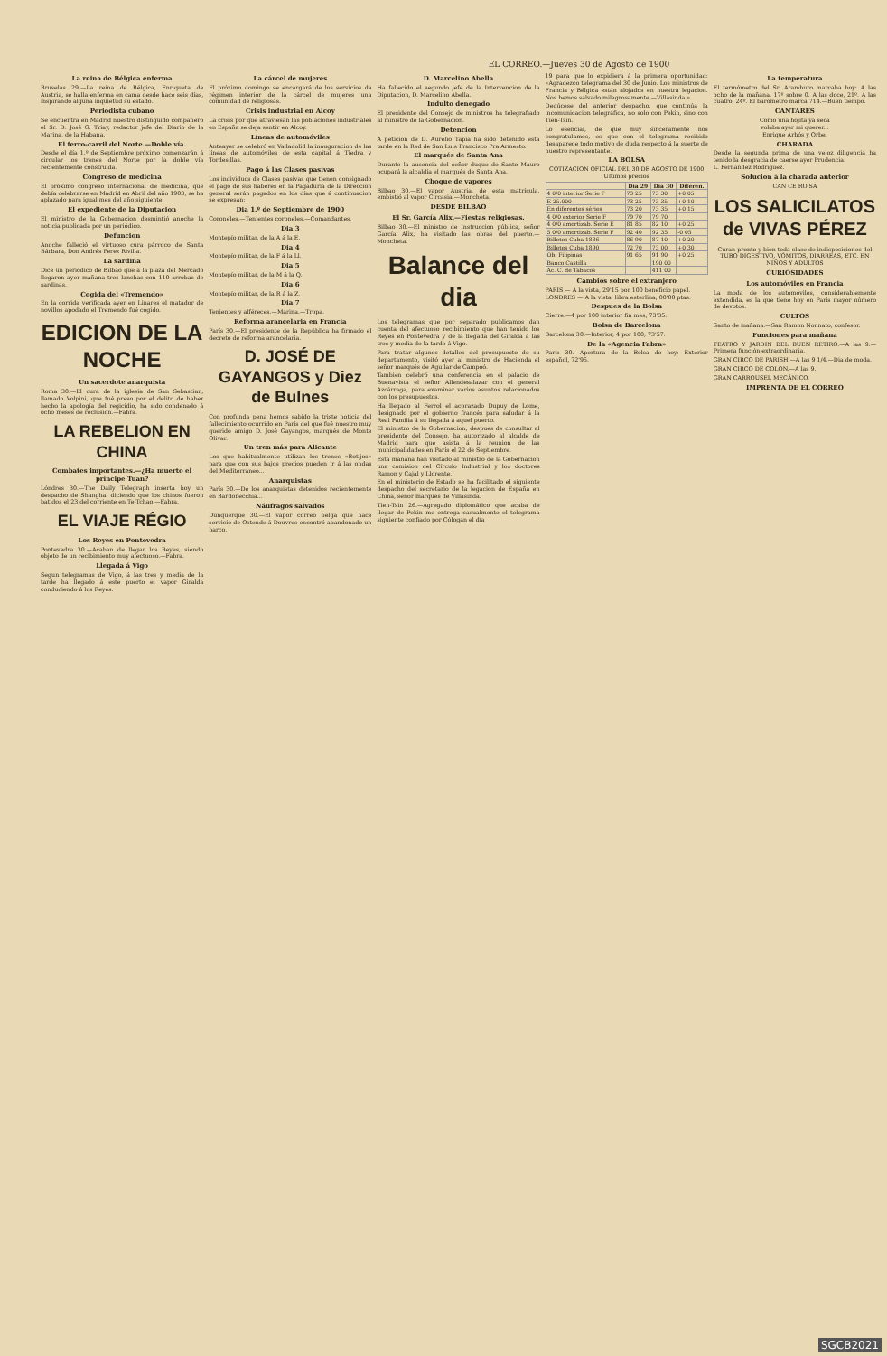EL CORREO.—Jueves 30 de Agosto de 1900
La reina de Bélgica enferma
Bruselas 29.—La reina de Bélgica, Enriqueta de Austria, se halla enferma en cama desde hace seis días, inspirando alguna inquietud su estado.
Periodista cubano
Se encuentra en Madrid nuestro distinguido compañero el Sr. D. José G. Triay, redactor jefe del Diario de la Marina, de la Habana.
El ferro-carril del Norte.—Doble vía.
Desde el día 1.º de Septiembre próximo comenzarán á circular los trenes del Norte por la doble vía recientemente construida.
Congreso de medicina
El próximo congreso internacional de medicina, que debía celebrarse en Madrid en Abril del año 1903, se ha aplazado para igual mes del año siguiente.
El expediente de la Diputacion
El ministro de la Gobernacion desmintió anoche la noticia publicada por un periódico.
Defuncion
Anoche falleció el virtuoso cura párroco de Santa Bárbara, Don Andrés Perez Rivilla.
La sardina
Dice un periódico de Bilbao que á la plaza del Mercado llegaron ayer mañana tres lanchas con 110 arrobas de sardinas.
Cogida del «Tremendo»
En la corrida verificada ayer en Linares el matador de novillos apodado el Tremendo fué cogido.
EDICION DE LA NOCHE
Un sacerdote anarquista
Roma 30.—El cura de la iglesia de San Sebastian, llamado Volpini, que fué preso por el delito de haber hecho la apología del regicidio, ha sido condenado á ocho meses de reclusion.—Fabra.
LA REBELION EN CHINA
Combates importantes.—¿Ha muerto el príncipe Tuan?
Lóndres 30.—The Daily Telegraph inserta hoy un despacho de Shanghai diciendo que los chinos fueron batidos el 23 del corriente en Te-Tchao.—Fabra.
EL VIAJE RÉGIO
Los Reyes en Pontevedra
Pontevedra 30.—Acaban de llegar los Reyes, siendo objeto de un recibimiento muy afectuoso.—Fabra.
Llegada á Vigo
Segun telegramas de Vigo, á las tres y media de la tarde ha llegado á este puerto el vapor Giralda conduciendo á los Reyes.
La cárcel de mujeres
El próximo domingo se encargará de los servicios de régimen interior de la cárcel de mujeres una comunidad de religiosas.
Crisis industrial en Alcoy
La crisis por que atraviesan las poblaciones industriales en España se deja sentir en Alcoy.
Líneas de automóviles
Anteayer se celebró en Valladolid la inauguracion de las líneas de automóviles de esta capital á Tiedra y Tordesillas.
Pago á las Clases pasivas
Los individuos de Clases pasivas que tienen consignado el pago de sus haberes en la Pagaduría de la Direccion general serán pagados en los días que á continuacion se expresan:
Dia 1.º de Septiembre de 1900
Coroneles.—Tenientes coroneles.—Comandantes.
Dia 3
Montepío militar, de la A á la E.
Dia 4
Montepío militar, de la F á la Ll.
Dia 5
Montepío militar, de la M á la Q.
Dia 6
Montepío militar, de la R á la Z.
Dia 7
Tenientes y alféreces.—Marina.—Tropa.
Reforma arancelaria en Francia
París 30.—El presidente de la República ha firmado el decreto de reforma arancelaria.
D. JOSÉ DE GAYANGOS y Diez de Bulnes
Con profunda pena hemos sabido la triste noticia del fallecimiento ocurrido en París del que fué nuestro muy querido amigo D. José Gayangos, marqués de Monte Olivar.
Un tren más para Alicante
Los que habitualmente utilizan los trenes «Botijos» para que con sus bajos precios pueden ir á las ondas del Mediterráneo...
Anarquistas
París 30.—De los anarquistas detenidos recientemente en Bardonecchia...
Náufragos salvados
Dunquerque 30.—El vapor correo belga que hace servicio de Ostende á Douvres encontró abandonado un barco.
D. Marcelino Abella
Ha fallecido el segundo jefe de la Intervencion de la Diputacion, D. Marcelino Abella.
Indulto denegado
El presidente del Consejo de ministros ha telegrafiado al ministro de la Gobernacion.
Detencion
A peticion de D. Aurelio Tapia ha sido detenido esta tarde en la Red de San Luis Francisco Pra Armesto.
El marqués de Santa Ana
Durante la ausencia del señor duque de Santo Mauro ocupará la alcaldía el marqués de Santa Ana.
Choque de vapores
Bilbao 30.—El vapor Austria, de esta matrícula, embistió al vapor Circasia.—Moncheta.
DESDE BILBAO
El Sr. García Alix.—Fiestas religiosas.
Bilbao 30.—El ministro de Instruccion pública, señor García Alix, ha visitado las obras del puerto.—Moncheta.
Balance del dia
Los telegramas que por separado publicamos dan cuenta del afectuoso recibimiento que han tenido los Reyes en Pontevedra y de la llegada del Giralda á las tres y media de la tarde á Vigo.
Para tratar algunos detalles del presupuesto de su departamento, visitó ayer al ministro de Hacienda el señor marqués de Aguilar de Campoó.
Tambien celebró una conferencia en el palacio de Buenavista el señor Allendesalazar con el general Azcárraga, para examinar varios asuntos relacionados con los presupuestos.
Ha llegado al Ferrol el acorazado Dupuy de Lome, designado por el gobierno francés para saludar á la Real Familia á su llegada á aquel puerto.
El ministro de la Gobernacion, despues de consultar al presidente del Consejo, ha autorizado al alcalde de Madrid para que asista á la reunion de las municipalidades en París el 22 de Septiembre.
Esta mañana han visitado al ministro de la Gobernacion una comision del Círculo Industrial y los doctores Ramon y Cajal y Llorente.
En el ministerio de Estado se ha facilitado el siguiente despacho del secretario de la legacion de España en China, señor marqués de Villasinda.
Tien-Tsin 26.—Agregado diplomático que acaba de llegar de Pekin me entrega casualmente el telegrama siguiente confiado por Cólogan el día
19 para que lo expidiera á la primera oportunidad: «Agradezco telegrama del 30 de Junio. Los ministros de Francia y Bélgica están alojados en nuestra legacion. Nos hemos salvado milagrosamente.—Villasinda.»
Dedúcese del anterior despacho, que continúa la incomunicacion telegráfica, no solo con Pekin, sino con Tien-Tsin.
Lo esencial, de que muy sinceramente nos congratulamos, es que con el telegrama recibido desaparece todo motivo de duda respecto á la suerte de nuestro representante.
LA BOLSA
COTIZACION OFICIAL DEL 30 DE AGOSTO DE 1900
Ultimos precios
| | Dia 29 | Dia 30 | Diferen. |
| --- | --- | --- | --- |
| 4 0/0 interior Serie F | 73 25 | 73 30 | +0 05 |
| E 25.000 | 73 25 | 73 35 | +0 10 |
| En diferentes séries | 73 20 | 73 35 | +0 15 |
| 4 0/0 exterior Serie F | 79 70 | 79 70 | |
| 4 0/0 amortizab. Serie E | 81 85 | 82 10 | +0 25 |
| 5 0/0 amortizab. Serie F | 92 40 | 92 35 | -0 05 |
| Billetes Cuba 1886 | 86 90 | 87 10 | +0 20 |
| Billetes Cuba 1890 | 72 70 | 73 00 | +0 30 |
| Ob. Filipinas | 91 65 | 91 90 | +0 25 |
| Banco Castilla | | 190 00 | |
| Ac. C. de Tabacos | | 411 00 | |
Cambios sobre el extranjero
PARIS — A la vista, 29'15 por 100 beneficio papel.
LONDRES — A la vista, libra esterlina, 00'00 ptas.
Despues de la Bolsa
Cierre.—4 por 100 interior fin mes, 73'35.
Bolsa de Barcelona
Barcelona 30.—Interior, 4 por 100, 73'57.
De la «Agencia Fabra»
París 30.—Apertura de la Bolsa de hoy: Exterior español, 72'95.
La temperatura
El termómetro del Sr. Aramburo marcaba hoy: A las ocho de la mañana, 17º sobre 0. A las doce, 21º. A las cuatro, 24º. El barómetro marca 714.—Buen tiempo.
CANTARES
Como una hojita ya seca
volaba ayer mi querer...
Enrique Arbós y Orbe.
CHARADA
Desde la segunda prima de una veloz diligencia ha tenido la desgracia de caerse ayer Prudencia.
L. Fernandez Rodriguez.
Solucion á la charada anterior
CAN CE RO SA
LOS SALICILATOS de VIVAS PÉREZ
Curan pronto y bien toda clase de indisposiciones del TUBO DIGESTIVO, VÓMITOS, DIARREAS, ETC. EN NIÑOS Y ADULTOS
CURIOSIDADES
Los automóviles en Francia
La moda de los automóviles, considerablemente extendida, es la que tiene hoy en París mayor número de devotos.
CULTOS
Santo de mañana.—San Ramon Nonnato, confesor.
Funciones para mañana
TEATRO Y JARDIN DEL BUEN RETIRO.—A las 9.—Primera función extraordinaria.
GRAN CIRCO DE PARISH.—A las 9 1/4.—Dia de moda.
GRAN CIRCO DE COLON.—A las 9.
GRAN CARROUSEL MECÁNICO.
IMPRENTA DE EL CORREO
SGCB2021